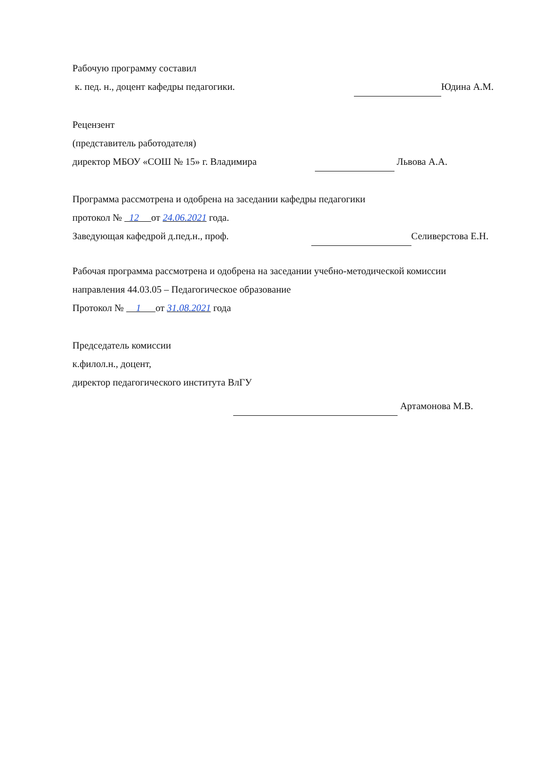Рабочую программу составил
к. пед. н., доцент кафедры педагогики.
Юдина А.М.
Рецензент
(представитель работодателя)
директор МБОУ «СОШ № 15» г. Владимира
Львова А.А.
Программа рассмотрена и одобрена на заседании кафедры педагогики
протокол № 12 от 24.06.2021 года.
Заведующая кафедрой д.пед.н., проф.
Селиверстова Е.Н.
Рабочая программа рассмотрена и одобрена на заседании учебно-методической комиссии
направления 44.03.05 – Педагогическое образование
Протокол № 1 от 31.08.2021 года
Председатель комиссии
к.филол.н., доцент,
директор педагогического института ВлГУ
Артамонова М.В.